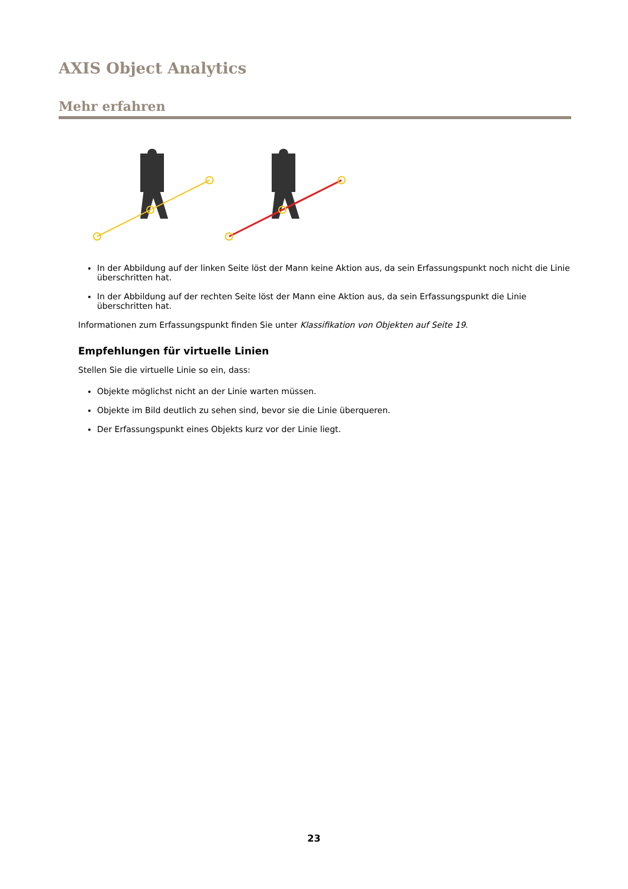AXIS Object Analytics
Mehr erfahren
In der Abbildung auf der linken Seite löst der Mann keine Aktion aus, da sein Erfassungspunkt noch nicht die Linie überschritten hat.
In der Abbildung auf der rechten Seite löst der Mann eine Aktion aus, da sein Erfassungspunkt die Linie überschritten hat.
Informationen zum Erfassungspunkt finden Sie unter Klassifikation von Objekten auf Seite 19.
Empfehlungen für virtuelle Linien
Stellen Sie die virtuelle Linie so ein, dass:
Objekte möglichst nicht an der Linie warten müssen.
Objekte im Bild deutlich zu sehen sind, bevor sie die Linie überqueren.
Der Erfassungspunkt eines Objekts kurz vor der Linie liegt.
23